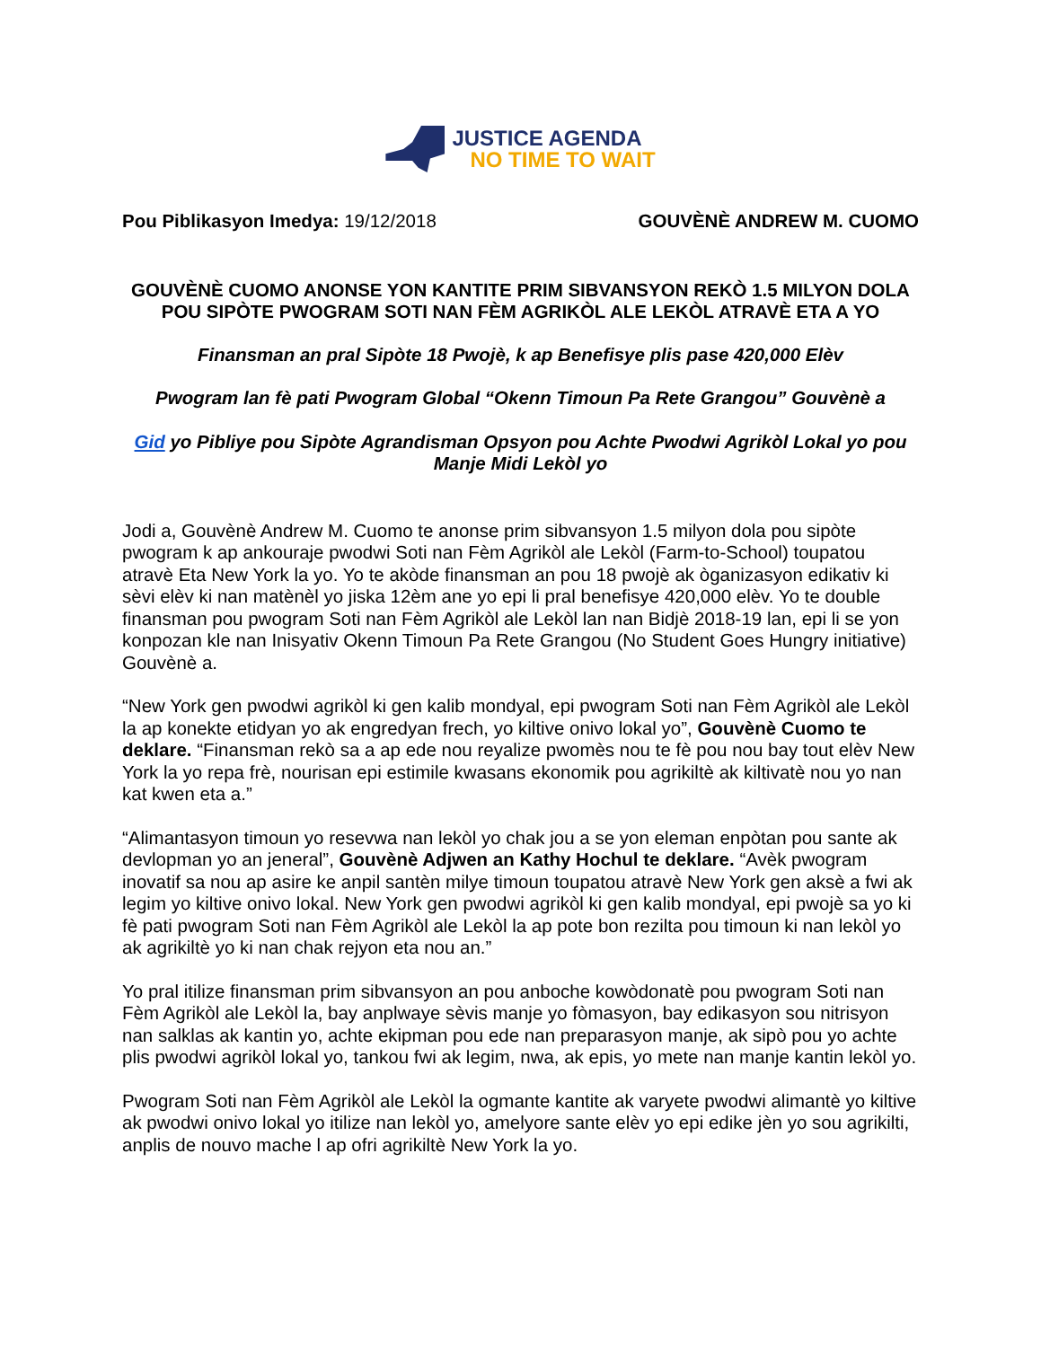JUSTICE AGENDA
NO TIME TO WAIT
Pou Piblikasyon Imedya: 19/12/2018 GOUVÈNÈ ANDREW M. CUOMO
GOUVÈNÈ CUOMO ANONSE YON KANTITE PRIM SIBVANSYON REKÒ 1.5 MILYON DOLA POU SIPÒTE PWOGRAM SOTI NAN FÈM AGRIKÒL ALE LEKÒL ATRAVÈ ETA A YO
Finansman an pral Sipòte 18 Pwojè, k ap Benefisye plis pase 420,000 Elèv
Pwogram lan fè pati Pwogram Global “Okenn Timoun Pa Rete Grangou” Gouvènè a
Gid yo Pibliye pou Sipòte Agrandisman Opsyon pou Achte Pwodwi Agrikòl Lokal yo pou Manje Midi Lekòl yo
Jodi a, Gouvènè Andrew M. Cuomo te anonse prim sibvansyon 1.5 milyon dola pou sipòte pwogram k ap ankouraje pwodwi Soti nan Fèm Agrikòl ale Lekòl (Farm-to-School) toupatou atravè Eta New York la yo. Yo te akòde finansman an pou 18 pwojè ak òganizasyon edikativ ki sèvi elèv ki nan matènèl yo jiska 12èm ane yo epi li pral benefisye 420,000 elèv. Yo te double finansman pou pwogram Soti nan Fèm Agrikòl ale Lekòl lan nan Bidjè 2018-19 lan, epi li se yon konpozan kle nan Inisyativ Okenn Timoun Pa Rete Grangou (No Student Goes Hungry initiative) Gouvènè a.
“New York gen pwodwi agrikòl ki gen kalib mondyal, epi pwogram Soti nan Fèm Agrikòl ale Lekòl la ap konekte etidyan yo ak engredyan frech, yo kiltive onivo lokal yo”, Gouvènè Cuomo te deklare. “Finansman rekò sa a ap ede nou reyalize pwomès nou te fè pou nou bay tout elèv New York la yo repa frè, nourisan epi estimile kwasans ekonomik pou agrikiltè ak kiltivatè nou yo nan kat kwen eta a.”
“Alimantasyon timoun yo resevwa nan lekòl yo chak jou a se yon eleman enpòtan pou sante ak devlopman yo an jeneral”, Gouvènè Adjwen an Kathy Hochul te deklare. “Avèk pwogram inovatif sa nou ap asire ke anpil santèn milye timoun toupatou atravè New York gen aksè a fwi ak legim yo kiltive onivo lokal. New York gen pwodwi agrikòl ki gen kalib mondyal, epi pwojè sa yo ki fè pati pwogram Soti nan Fèm Agrikòl ale Lekòl la ap pote bon rezilta pou timoun ki nan lekòl yo ak agrikiltè yo ki nan chak rejyon eta nou an.”
Yo pral itilize finansman prim sibvansyon an pou anboche kowòdonatè pou pwogram Soti nan Fèm Agrikòl ale Lekòl la, bay anplwaye sèvis manje yo fòmasyon, bay edikasyon sou nitrisyon nan salklas ak kantin yo, achte ekipman pou ede nan preparasyon manje, ak sipò pou yo achte plis pwodwi agrikòl lokal yo, tankou fwi ak legim, nwa, ak epis, yo mete nan manje kantin lekòl yo.
Pwogram Soti nan Fèm Agrikòl ale Lekòl la ogmante kantite ak varyete pwodwi alimantè yo kiltive ak pwodwi onivo lokal yo itilize nan lekòl yo, amelyore sante elèv yo epi edike jèn yo sou agrikilti, anplis de nouvo mache l ap ofri agrikiltè New York la yo.